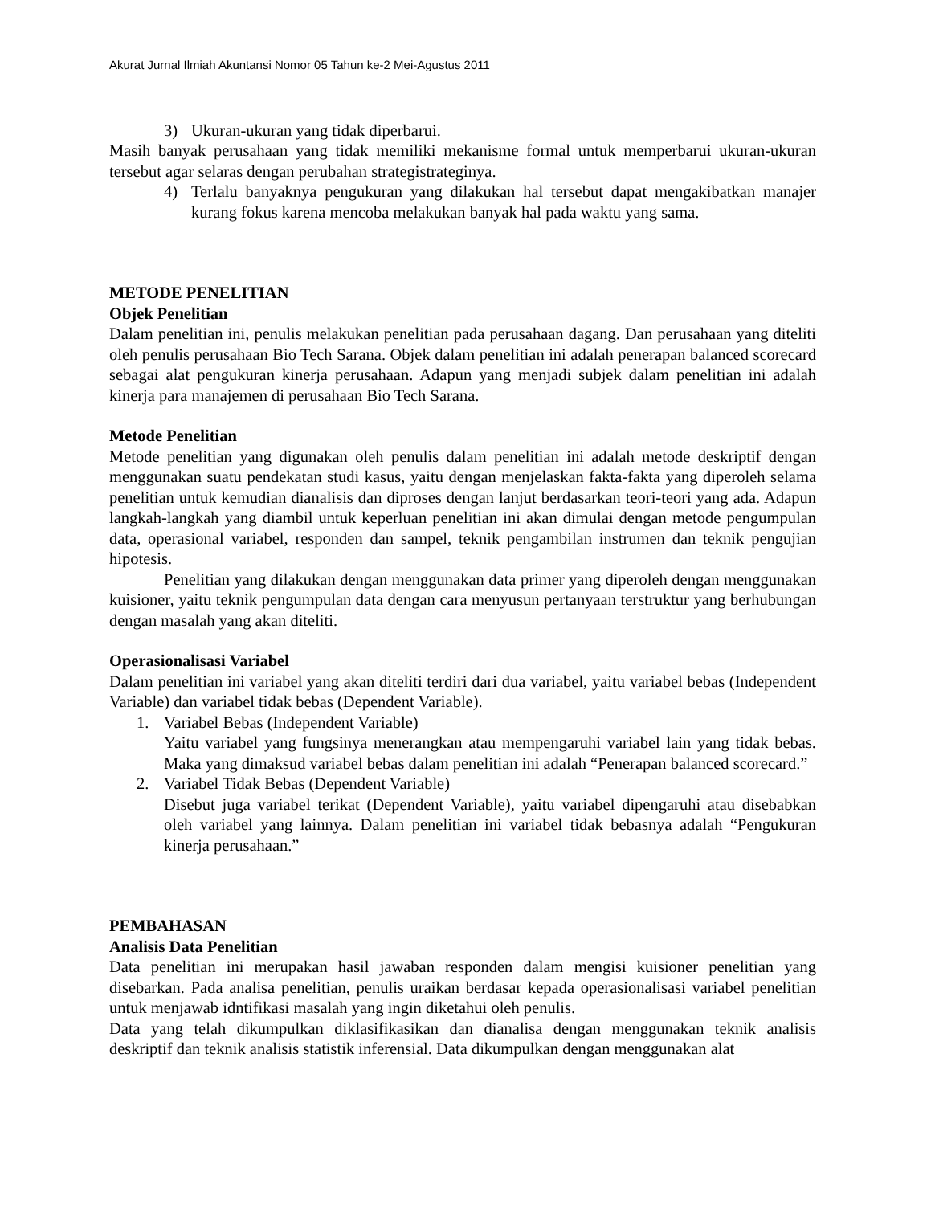Akurat Jurnal Ilmiah Akuntansi Nomor 05 Tahun ke-2 Mei-Agustus 2011
3) Ukuran-ukuran yang tidak diperbarui.
Masih banyak perusahaan yang tidak memiliki mekanisme formal untuk memperbarui ukuran-ukuran tersebut agar selaras dengan perubahan strategistrateginya.
4) Terlalu banyaknya pengukuran yang dilakukan hal tersebut dapat mengakibatkan manajer kurang fokus karena mencoba melakukan banyak hal pada waktu yang sama.
METODE PENELITIAN
Objek Penelitian
Dalam penelitian ini, penulis melakukan penelitian pada perusahaan dagang. Dan perusahaan yang diteliti oleh penulis perusahaan Bio Tech Sarana. Objek dalam penelitian ini adalah penerapan balanced scorecard sebagai alat pengukuran kinerja perusahaan. Adapun yang menjadi subjek dalam penelitian ini adalah kinerja para manajemen di perusahaan Bio Tech Sarana.
Metode Penelitian
Metode penelitian yang digunakan oleh penulis dalam penelitian ini adalah metode deskriptif dengan menggunakan suatu pendekatan studi kasus, yaitu dengan menjelaskan fakta-fakta yang diperoleh selama penelitian untuk kemudian dianalisis dan diproses dengan lanjut berdasarkan teori-teori yang ada. Adapun langkah-langkah yang diambil untuk keperluan penelitian ini akan dimulai dengan metode pengumpulan data, operasional variabel, responden dan sampel, teknik pengambilan instrumen dan teknik pengujian hipotesis.
Penelitian yang dilakukan dengan menggunakan data primer yang diperoleh dengan menggunakan kuisioner, yaitu teknik pengumpulan data dengan cara menyusun pertanyaan terstruktur yang berhubungan dengan masalah yang akan diteliti.
Operasionalisasi Variabel
Dalam penelitian ini variabel yang akan diteliti terdiri dari dua variabel, yaitu variabel bebas (Independent Variable) dan variabel tidak bebas (Dependent Variable).
1. Variabel Bebas (Independent Variable)
Yaitu variabel yang fungsinya menerangkan atau mempengaruhi variabel lain yang tidak bebas. Maka yang dimaksud variabel bebas dalam penelitian ini adalah “Penerapan balanced scorecard.”
2. Variabel Tidak Bebas (Dependent Variable)
Disebut juga variabel terikat (Dependent Variable), yaitu variabel dipengaruhi atau disebabkan oleh variabel yang lainnya. Dalam penelitian ini variabel tidak bebasnya adalah “Pengukuran kinerja perusahaan.”
PEMBAHASAN
Analisis Data Penelitian
Data penelitian ini merupakan hasil jawaban responden dalam mengisi kuisioner penelitian yang disebarkan. Pada analisa penelitian, penulis uraikan berdasar kepada operasionalisasi variabel penelitian untuk menjawab idntifikasi masalah yang ingin diketahui oleh penulis.
Data yang telah dikumpulkan diklasifikasikan dan dianalisa dengan menggunakan teknik analisis deskriptif dan teknik analisis statistik inferensial. Data dikumpulkan dengan menggunakan alat